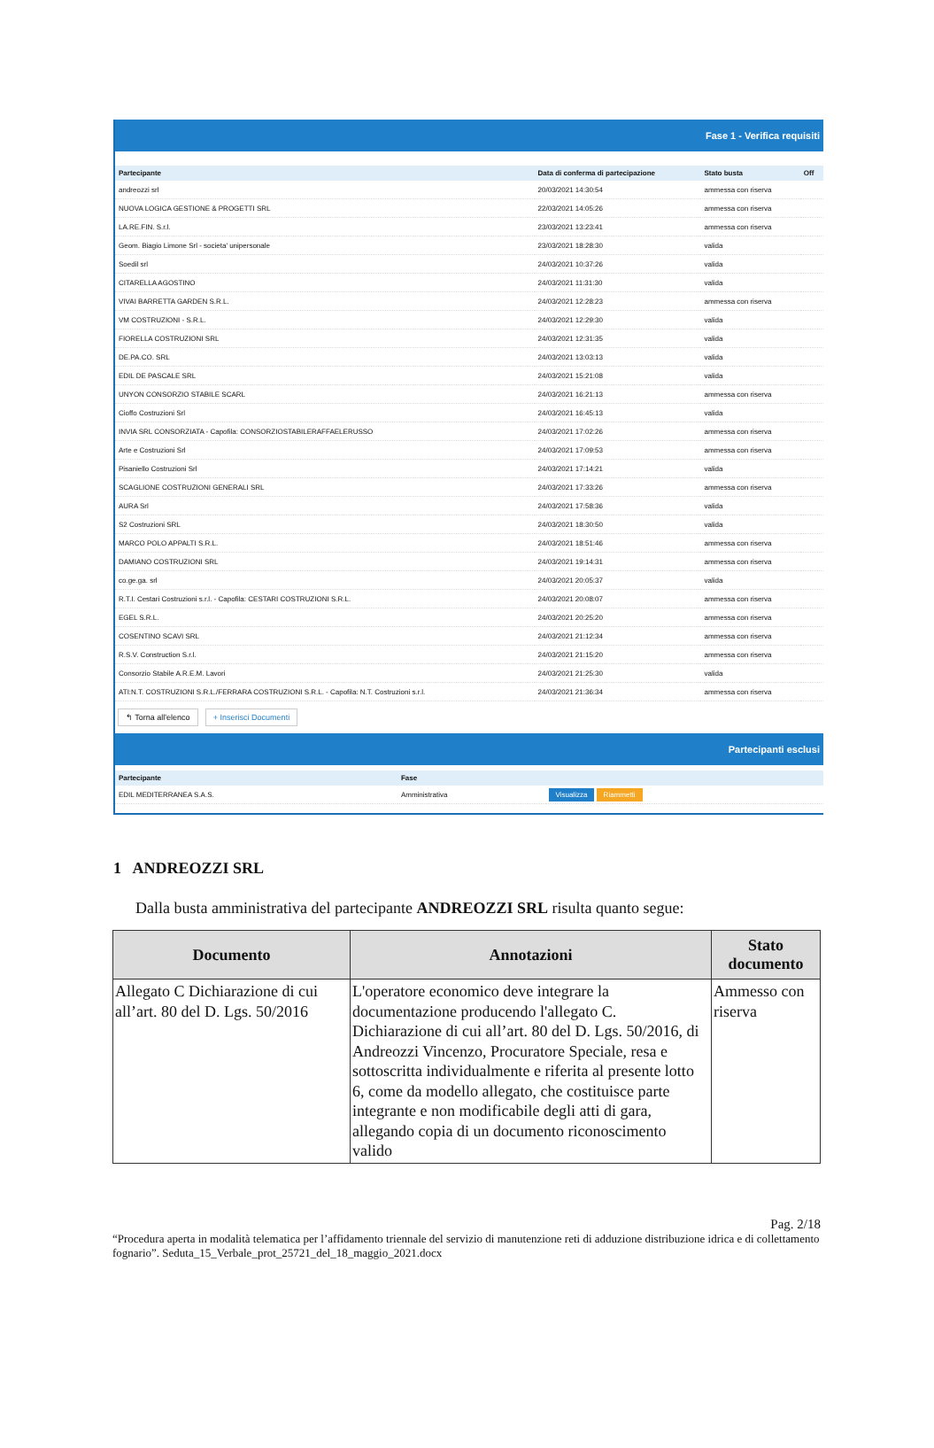Fase 1 - Verifica requisiti
| Partecipante | Data di conferma di partecipazione | Stato busta | Off |
| --- | --- | --- | --- |
| andreozzi srl | 20/03/2021 14:30:54 | ammessa con riserva | |
| NUOVA LOGICA GESTIONE & PROGETTI SRL | 22/03/2021 14:05:26 | ammessa con riserva | |
| LA.RE.FIN. S.r.l. | 23/03/2021 13:23:41 | ammessa con riserva | |
| Geom. Biagio Limone Srl - societa' unipersonale | 23/03/2021 18:28:30 | valida | |
| Soedil srl | 24/03/2021 10:37:26 | valida | |
| CITARELLA AGOSTINO | 24/03/2021 11:31:30 | valida | |
| VIVAI BARRETTA GARDEN S.R.L. | 24/03/2021 12:28:23 | ammessa con riserva | |
| VM COSTRUZIONI - S.R.L. | 24/03/2021 12:29:30 | valida | |
| FIORELLA COSTRUZIONI SRL | 24/03/2021 12:31:35 | valida | |
| DE.PA.CO. SRL | 24/03/2021 13:03:13 | valida | |
| EDIL DE PASCALE SRL | 24/03/2021 15:21:08 | valida | |
| UNYON CONSORZIO STABILE SCARL | 24/03/2021 16:21:13 | ammessa con riserva | |
| Cioffo Costruzioni Srl | 24/03/2021 16:45:13 | valida | |
| INVIA SRL CONSORZIATA - Capofila: CONSORZIOSTABILERAFFAELERUSSO | 24/03/2021 17:02:26 | ammessa con riserva | |
| Arte e Costruzioni Srl | 24/03/2021 17:09:53 | ammessa con riserva | |
| Pisaniello Costruzioni Srl | 24/03/2021 17:14:21 | valida | |
| SCAGLIONE COSTRUZIONI GENERALI SRL | 24/03/2021 17:33:26 | ammessa con riserva | |
| AURA Srl | 24/03/2021 17:58:36 | valida | |
| S2 Costruzioni SRL | 24/03/2021 18:30:50 | valida | |
| MARCO POLO APPALTI S.R.L. | 24/03/2021 18:51:46 | ammessa con riserva | |
| DAMIANO COSTRUZIONI SRL | 24/03/2021 19:14:31 | ammessa con riserva | |
| co.ge.ga. srl | 24/03/2021 20:05:37 | valida | |
| R.T.I. Cestari Costruzioni s.r.l. - Capofila: CESTARI COSTRUZIONI S.R.L. | 24/03/2021 20:08:07 | ammessa con riserva | |
| EGEL S.R.L. | 24/03/2021 20:25:20 | ammessa con riserva | |
| COSENTINO SCAVI SRL | 24/03/2021 21:12:34 | ammessa con riserva | |
| R.S.V. Construction S.r.l. | 24/03/2021 21:15:20 | ammessa con riserva | |
| Consorzio Stabile A.R.E.M. Lavori | 24/03/2021 21:25:30 | valida | |
| ATI:N.T. COSTRUZIONI S.R.L./FERRARA COSTRUZIONI S.R.L. - Capofila: N.T. Costruzioni s.r.l. | 24/03/2021 21:36:34 | ammessa con riserva | |
↰ Torna all'elenco + Inserisci Documenti
Partecipanti esclusi
| Partecipante | Fase | |
| --- | --- | --- |
| EDIL MEDITERRANEA S.A.S. | Amministrativa | Visualizza Riammetti |
1 ANDREOZZI SRL
Dalla busta amministrativa del partecipante ANDREOZZI SRL risulta quanto segue:
| Documento | Annotazioni | Stato documento |
| --- | --- | --- |
| Allegato C Dichiarazione di cui all’art. 80 del D. Lgs. 50/2016 | L'operatore economico deve integrare la documentazione producendo l'allegato C. Dichiarazione di cui all’art. 80 del D. Lgs. 50/2016, di Andreozzi Vincenzo, Procuratore Speciale, resa e sottoscritta individualmente e riferita al presente lotto 6, come da modello allegato, che costituisce parte integrante e non modificabile degli atti di gara, allegando copia di un documento riconoscimento valido | Ammesso con riserva |
Pag. 2/18
“Procedura aperta in modalità telematica per l’affidamento triennale del servizio di manutenzione reti di adduzione distribuzione idrica e di collettamento fognario”. Seduta_15_Verbale_prot_25721_del_18_maggio_2021.docx